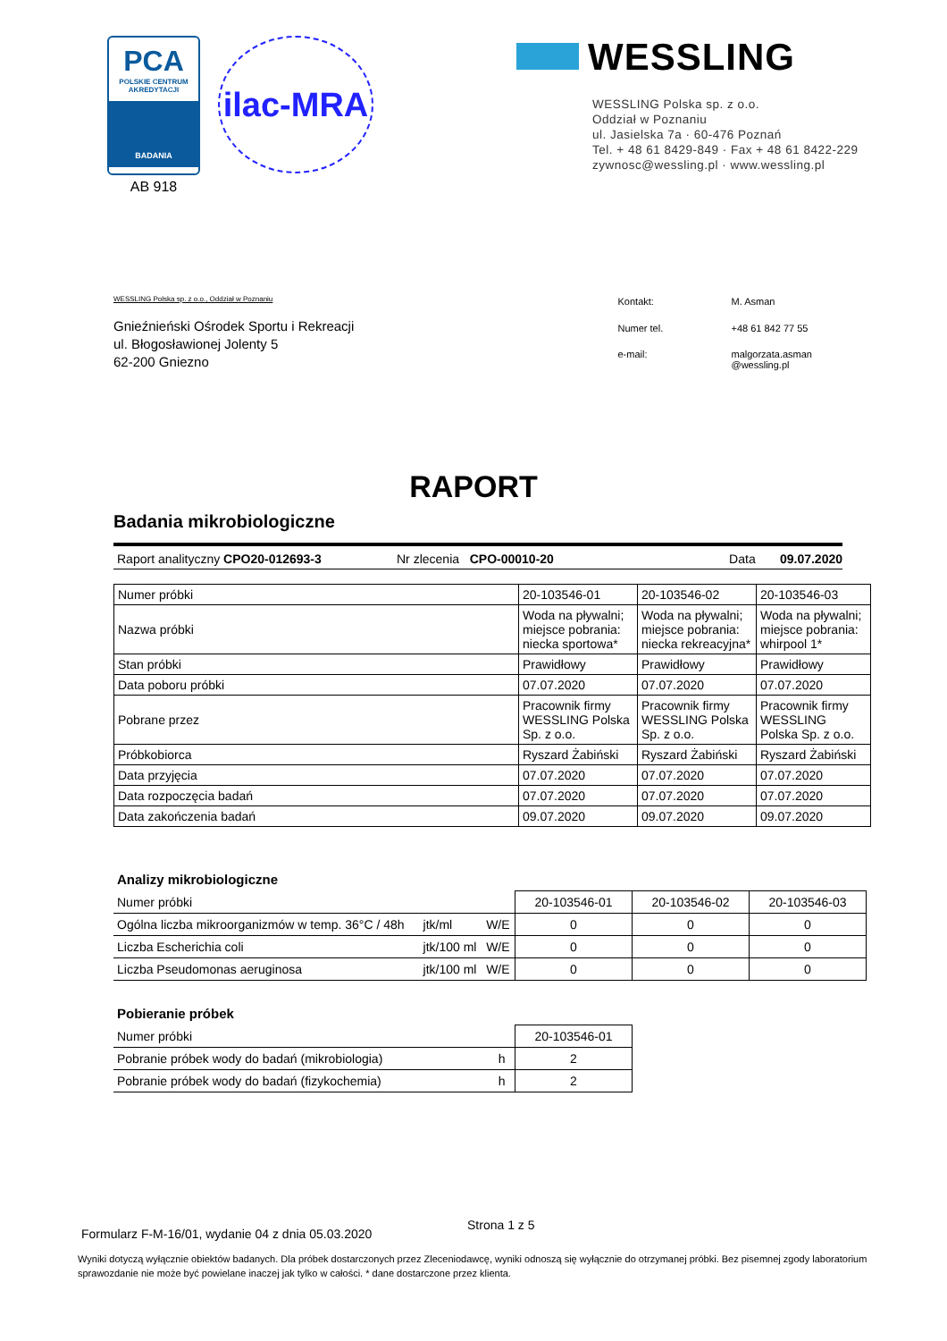PCA
POLSKIE CENTRUM
AKREDYTACJI
BADANIA
AB 918
ilac-MRA
WESSLING
WESSLING Polska sp. z o.o.
Oddział w Poznaniu
ul. Jasielska 7a · 60-476 Poznań
Tel. + 48 61 8429-849 · Fax + 48 61 8422-229
zywnosc@wessling.pl · www.wessling.pl
WESSLING Polska sp. z o.o., Oddział w Poznaniu
Gnieźnieński Ośrodek Sportu i Rekreacji
ul. Błogosławionej Jolenty 5
62-200 Gniezno
| Kontakt: | M. Asman |
| Numer tel. | +48 61 842 77 55 |
| e-mail: | malgorzata.asman @wessling.pl |
RAPORT
Badania mikrobiologiczne
Raport analityczny CPO20-012693-3 Nr zlecenia CPO-00010-20 Data 09.07.2020
| Numer próbki | 20-103546-01 | 20-103546-02 | 20-103546-03 |
| Nazwa próbki | Woda na pływalni; miejsce pobrania: niecka sportowa* | Woda na pływalni; miejsce pobrania: niecka rekreacyjna* | Woda na pływalni; miejsce pobrania: whirpool 1* |
| Stan próbki | Prawidłowy | Prawidłowy | Prawidłowy |
| Data poboru próbki | 07.07.2020 | 07.07.2020 | 07.07.2020 |
| Pobrane przez | Pracownik firmy WESSLING Polska Sp. z o.o. | Pracownik firmy WESSLING Polska Sp. z o.o. | Pracownik firmy WESSLING Polska Sp. z o.o. |
| Próbkobiorca | Ryszard Żabiński | Ryszard Żabiński | Ryszard Żabiński |
| Data przyjęcia | 07.07.2020 | 07.07.2020 | 07.07.2020 |
| Data rozpoczęcia badań | 07.07.2020 | 07.07.2020 | 07.07.2020 |
| Data zakończenia badań | 09.07.2020 | 09.07.2020 | 09.07.2020 |
Analizy mikrobiologiczne
| Numer próbki | | | 20-103546-01 | 20-103546-02 | 20-103546-03 |
| Ogólna liczba mikroorganizmów w temp. 36°C / 48h | jtk/ml | W/E | 0 | 0 | 0 |
| Liczba Escherichia coli | jtk/100 ml | W/E | 0 | 0 | 0 |
| Liczba Pseudomonas aeruginosa | jtk/100 ml | W/E | 0 | 0 | 0 |
Pobieranie próbek
| Numer próbki | | 20-103546-01 |
| Pobranie próbek wody do badań (mikrobiologia) | h | 2 |
| Pobranie próbek wody do badań (fizykochemia) | h | 2 |
Formularz F-M-16/01, wydanie 04 z dnia 05.03.2020 Strona 1 z 5
Wyniki dotyczą wyłącznie obiektów badanych. Dla próbek dostarczonych przez Zleceniodawcę, wyniki odnoszą się wyłącznie do otrzymanej próbki. Bez pisemnej zgody laboratorium sprawozdanie nie może być powielane inaczej jak tylko w całości. * dane dostarczone przez klienta.